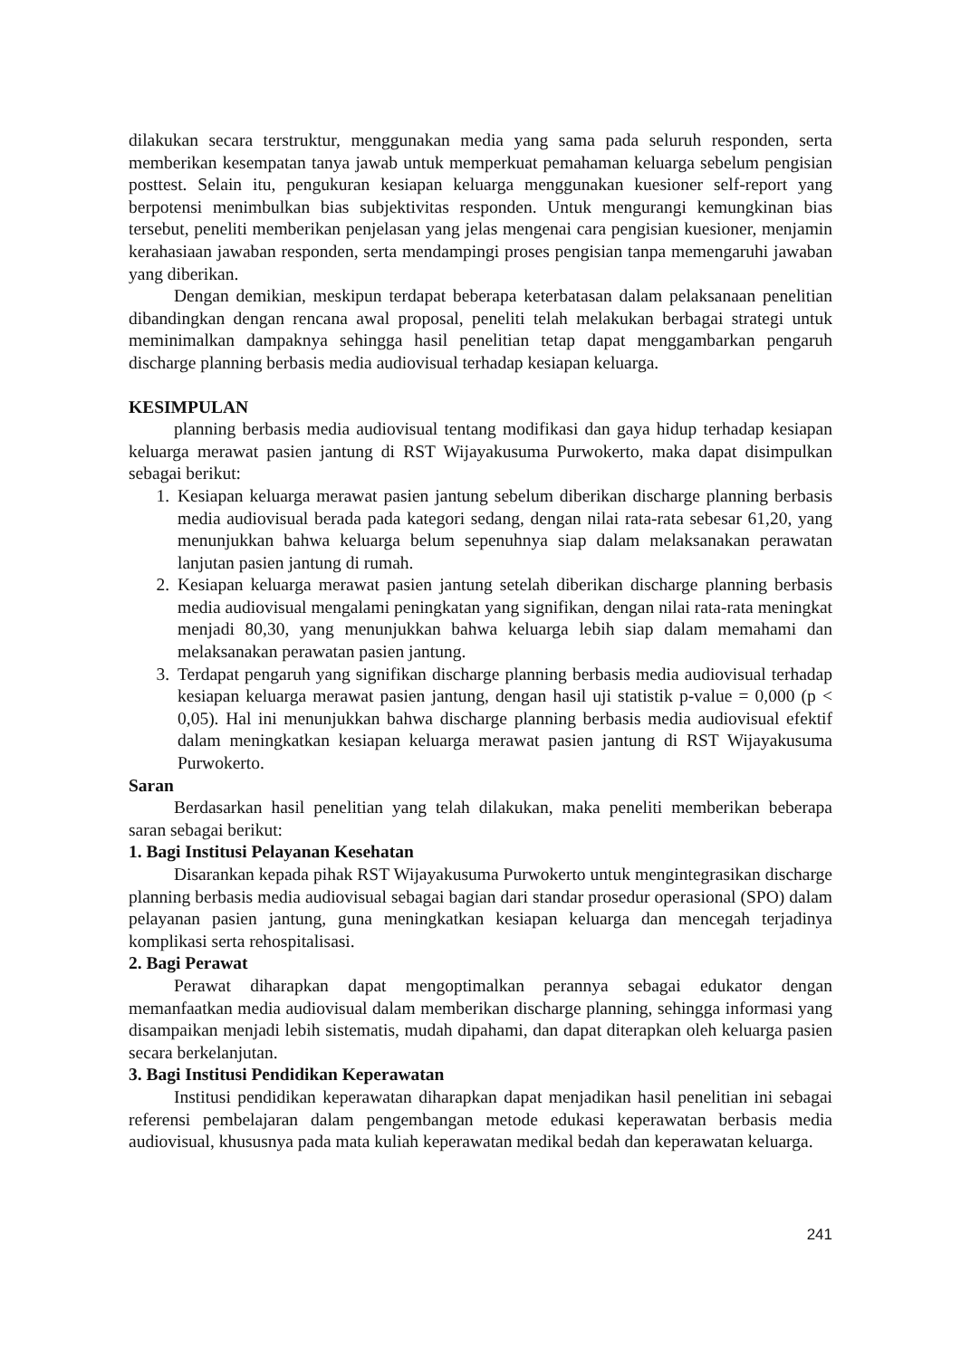dilakukan secara terstruktur, menggunakan media yang sama pada seluruh responden, serta memberikan kesempatan tanya jawab untuk memperkuat pemahaman keluarga sebelum pengisian posttest. Selain itu, pengukuran kesiapan keluarga menggunakan kuesioner self-report yang berpotensi menimbulkan bias subjektivitas responden. Untuk mengurangi kemungkinan bias tersebut, peneliti memberikan penjelasan yang jelas mengenai cara pengisian kuesioner, menjamin kerahasiaan jawaban responden, serta mendampingi proses pengisian tanpa memengaruhi jawaban yang diberikan.
Dengan demikian, meskipun terdapat beberapa keterbatasan dalam pelaksanaan penelitian dibandingkan dengan rencana awal proposal, peneliti telah melakukan berbagai strategi untuk meminimalkan dampaknya sehingga hasil penelitian tetap dapat menggambarkan pengaruh discharge planning berbasis media audiovisual terhadap kesiapan keluarga.
KESIMPULAN
planning berbasis media audiovisual tentang modifikasi dan gaya hidup terhadap kesiapan keluarga merawat pasien jantung di RST Wijayakusuma Purwokerto, maka dapat disimpulkan sebagai berikut:
1. Kesiapan keluarga merawat pasien jantung sebelum diberikan discharge planning berbasis media audiovisual berada pada kategori sedang, dengan nilai rata-rata sebesar 61,20, yang menunjukkan bahwa keluarga belum sepenuhnya siap dalam melaksanakan perawatan lanjutan pasien jantung di rumah.
2. Kesiapan keluarga merawat pasien jantung setelah diberikan discharge planning berbasis media audiovisual mengalami peningkatan yang signifikan, dengan nilai rata-rata meningkat menjadi 80,30, yang menunjukkan bahwa keluarga lebih siap dalam memahami dan melaksanakan perawatan pasien jantung.
3. Terdapat pengaruh yang signifikan discharge planning berbasis media audiovisual terhadap kesiapan keluarga merawat pasien jantung, dengan hasil uji statistik p-value = 0,000 (p < 0,05). Hal ini menunjukkan bahwa discharge planning berbasis media audiovisual efektif dalam meningkatkan kesiapan keluarga merawat pasien jantung di RST Wijayakusuma Purwokerto.
Saran
Berdasarkan hasil penelitian yang telah dilakukan, maka peneliti memberikan beberapa saran sebagai berikut:
1. Bagi Institusi Pelayanan Kesehatan
Disarankan kepada pihak RST Wijayakusuma Purwokerto untuk mengintegrasikan discharge planning berbasis media audiovisual sebagai bagian dari standar prosedur operasional (SPO) dalam pelayanan pasien jantung, guna meningkatkan kesiapan keluarga dan mencegah terjadinya komplikasi serta rehospitalisasi.
2. Bagi Perawat
Perawat diharapkan dapat mengoptimalkan perannya sebagai edukator dengan memanfaatkan media audiovisual dalam memberikan discharge planning, sehingga informasi yang disampaikan menjadi lebih sistematis, mudah dipahami, dan dapat diterapkan oleh keluarga pasien secara berkelanjutan.
3. Bagi Institusi Pendidikan Keperawatan
Institusi pendidikan keperawatan diharapkan dapat menjadikan hasil penelitian ini sebagai referensi pembelajaran dalam pengembangan metode edukasi keperawatan berbasis media audiovisual, khususnya pada mata kuliah keperawatan medikal bedah dan keperawatan keluarga.
241